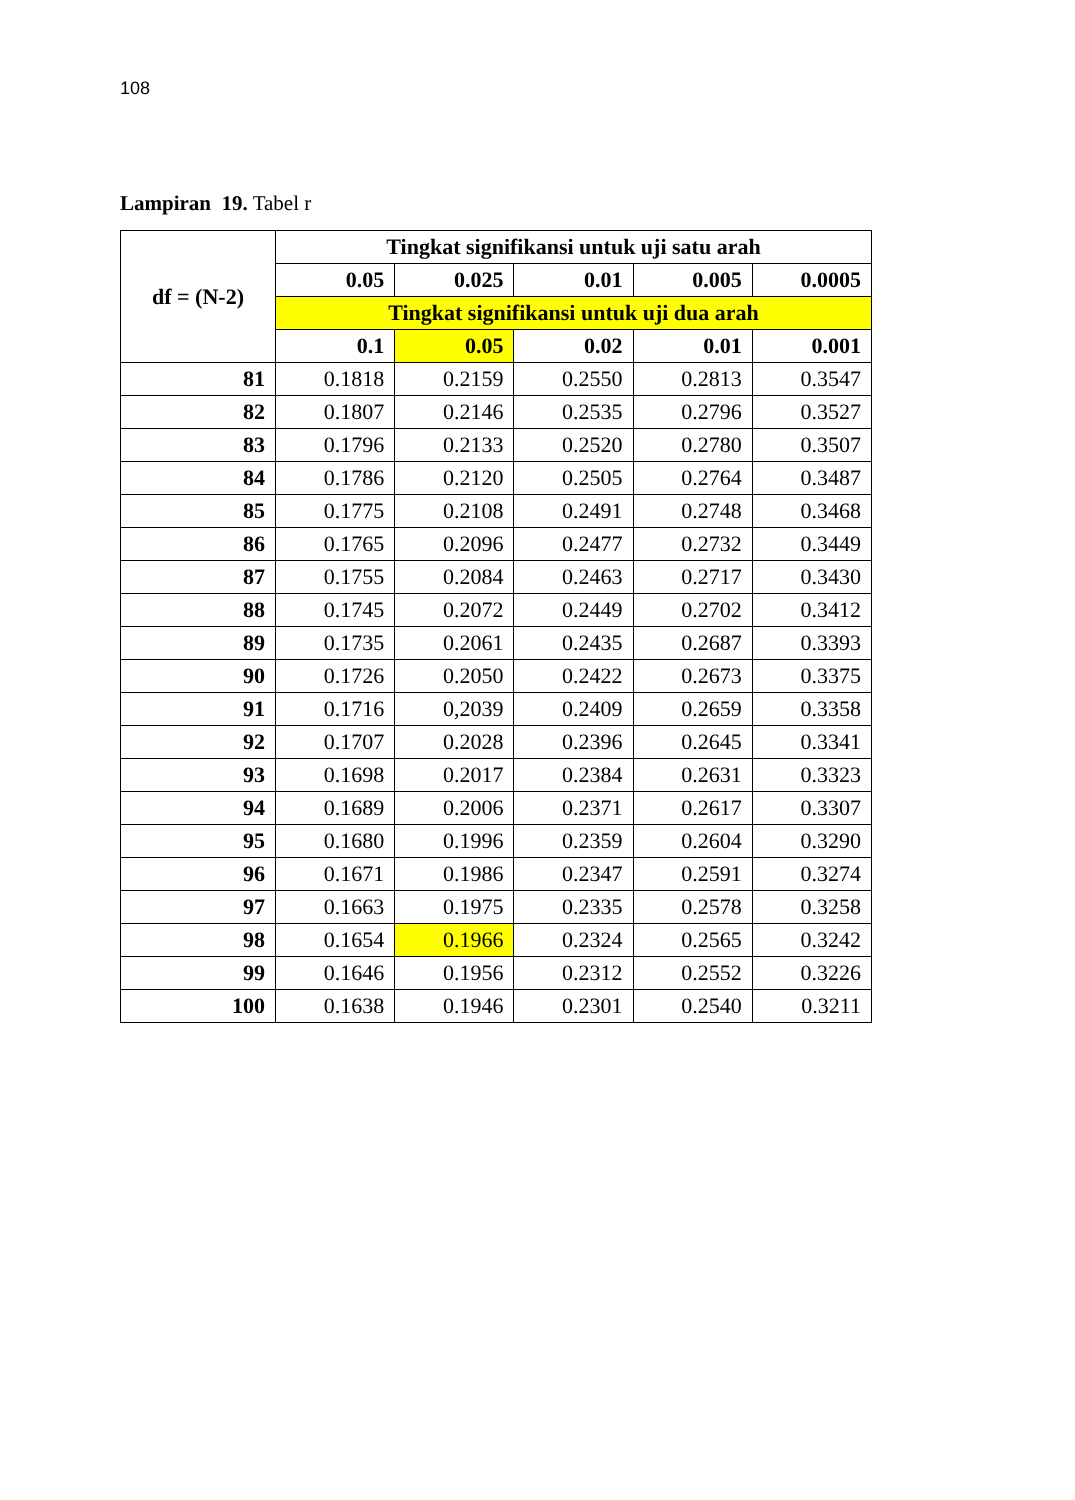108
Lampiran 19. Tabel r
| df = (N-2) | Tingkat signifikansi untuk uji satu arah | | | | |
| --- | --- | --- | --- | --- | --- |
| | 0.05 | 0.025 | 0.01 | 0.005 | 0.0005 |
| | Tingkat signifikansi untuk uji dua arah | | | | |
| | 0.1 | 0.05 | 0.02 | 0.01 | 0.001 |
| 81 | 0.1818 | 0.2159 | 0.2550 | 0.2813 | 0.3547 |
| 82 | 0.1807 | 0.2146 | 0.2535 | 0.2796 | 0.3527 |
| 83 | 0.1796 | 0.2133 | 0.2520 | 0.2780 | 0.3507 |
| 84 | 0.1786 | 0.2120 | 0.2505 | 0.2764 | 0.3487 |
| 85 | 0.1775 | 0.2108 | 0.2491 | 0.2748 | 0.3468 |
| 86 | 0.1765 | 0.2096 | 0.2477 | 0.2732 | 0.3449 |
| 87 | 0.1755 | 0.2084 | 0.2463 | 0.2717 | 0.3430 |
| 88 | 0.1745 | 0.2072 | 0.2449 | 0.2702 | 0.3412 |
| 89 | 0.1735 | 0.2061 | 0.2435 | 0.2687 | 0.3393 |
| 90 | 0.1726 | 0.2050 | 0.2422 | 0.2673 | 0.3375 |
| 91 | 0.1716 | 0,2039 | 0.2409 | 0.2659 | 0.3358 |
| 92 | 0.1707 | 0.2028 | 0.2396 | 0.2645 | 0.3341 |
| 93 | 0.1698 | 0.2017 | 0.2384 | 0.2631 | 0.3323 |
| 94 | 0.1689 | 0.2006 | 0.2371 | 0.2617 | 0.3307 |
| 95 | 0.1680 | 0.1996 | 0.2359 | 0.2604 | 0.3290 |
| 96 | 0.1671 | 0.1986 | 0.2347 | 0.2591 | 0.3274 |
| 97 | 0.1663 | 0.1975 | 0.2335 | 0.2578 | 0.3258 |
| 98 | 0.1654 | 0.1966 | 0.2324 | 0.2565 | 0.3242 |
| 99 | 0.1646 | 0.1956 | 0.2312 | 0.2552 | 0.3226 |
| 100 | 0.1638 | 0.1946 | 0.2301 | 0.2540 | 0.3211 |